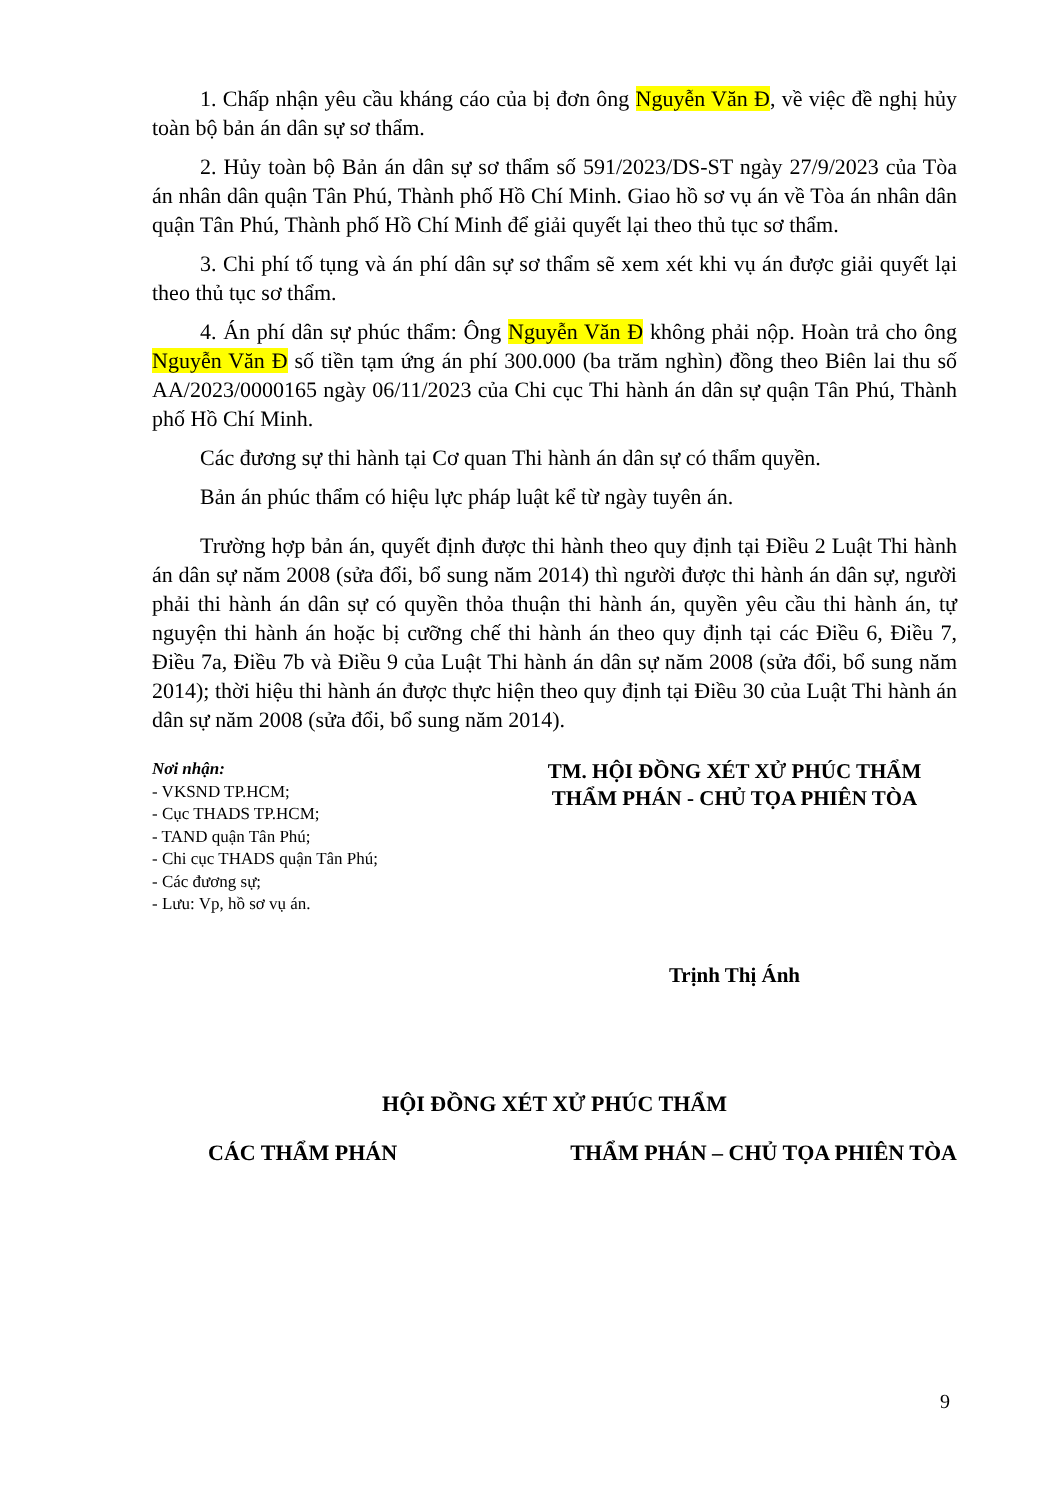1. Chấp nhận yêu cầu kháng cáo của bị đơn ông Nguyễn Văn Đ, về việc đề nghị hủy toàn bộ bản án dân sự sơ thẩm.
2. Hủy toàn bộ Bản án dân sự sơ thẩm số 591/2023/DS-ST ngày 27/9/2023 của Tòa án nhân dân quận Tân Phú, Thành phố Hồ Chí Minh. Giao hồ sơ vụ án về Tòa án nhân dân quận Tân Phú, Thành phố Hồ Chí Minh để giải quyết lại theo thủ tục sơ thẩm.
3. Chi phí tố tụng và án phí dân sự sơ thẩm sẽ xem xét khi vụ án được giải quyết lại theo thủ tục sơ thẩm.
4. Án phí dân sự phúc thẩm: Ông Nguyễn Văn Đ không phải nộp. Hoàn trả cho ông Nguyễn Văn Đ số tiền tạm ứng án phí 300.000 (ba trăm nghìn) đồng theo Biên lai thu số AA/2023/0000165 ngày 06/11/2023 của Chi cục Thi hành án dân sự quận Tân Phú, Thành phố Hồ Chí Minh.
Các đương sự thi hành tại Cơ quan Thi hành án dân sự có thẩm quyền.
Bản án phúc thẩm có hiệu lực pháp luật kể từ ngày tuyên án.
Trường hợp bản án, quyết định được thi hành theo quy định tại Điều 2 Luật Thi hành án dân sự năm 2008 (sửa đổi, bổ sung năm 2014) thì người được thi hành án dân sự, người phải thi hành án dân sự có quyền thỏa thuận thi hành án, quyền yêu cầu thi hành án, tự nguyện thi hành án hoặc bị cưỡng chế thi hành án theo quy định tại các Điều 6, Điều 7, Điều 7a, Điều 7b và Điều 9 của Luật Thi hành án dân sự năm 2008 (sửa đổi, bổ sung năm 2014); thời hiệu thi hành án được thực hiện theo quy định tại Điều 30 của Luật Thi hành án dân sự năm 2008 (sửa đổi, bổ sung năm 2014).
Nơi nhận:
- VKSND TP.HCM;
- Cục THADS TP.HCM;
- TAND quận Tân Phú;
- Chi cục THADS quận Tân Phú;
- Các đương sự;
- Lưu: Vp, hồ sơ vụ án.
TM. HỘI ĐỒNG XÉT XỬ PHÚC THẨM
THẨM PHÁN - CHỦ TỌA PHIÊN TÒA
Trịnh Thị Ánh
HỘI ĐỒNG XÉT XỬ PHÚC THẨM
CÁC THẨM PHÁN THẨM PHÁN – CHỦ TỌA PHIÊN TÒA
9